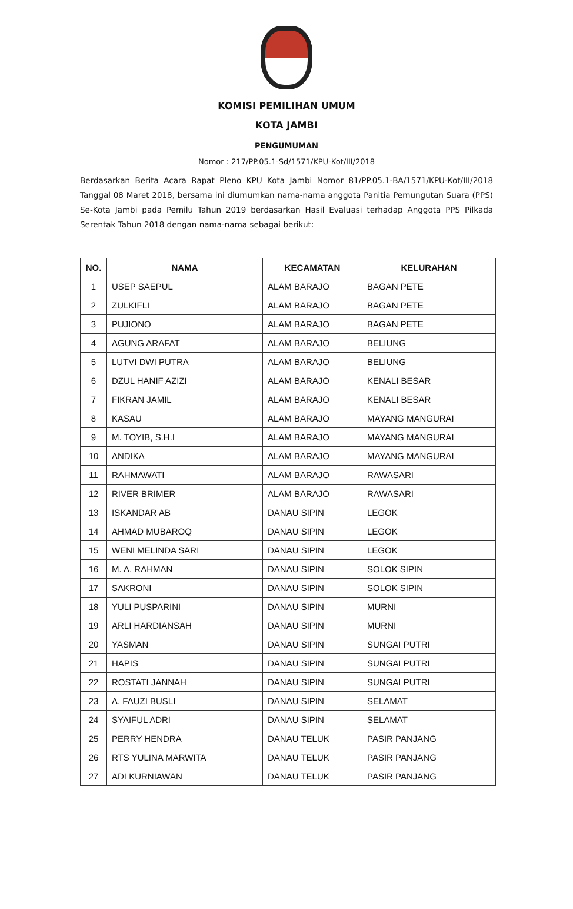KOMISI PEMILIHAN UMUM
KOTA JAMBI
PENGUMUMAN
Nomor : 217/PP.05.1-Sd/1571/KPU-Kot/III/2018
Berdasarkan Berita Acara Rapat Pleno KPU Kota Jambi Nomor 81/PP.05.1-BA/1571/KPU-Kot/III/2018 Tanggal 08 Maret 2018, bersama ini diumumkan nama-nama anggota Panitia Pemungutan Suara (PPS) Se-Kota Jambi pada Pemilu Tahun 2019 berdasarkan Hasil Evaluasi terhadap Anggota PPS Pilkada Serentak Tahun 2018 dengan nama-nama sebagai berikut:
| NO. | NAMA | KECAMATAN | KELURAHAN |
| --- | --- | --- | --- |
| 1 | USEP SAEPUL | ALAM BARAJO | BAGAN PETE |
| 2 | ZULKIFLI | ALAM BARAJO | BAGAN PETE |
| 3 | PUJIONO | ALAM BARAJO | BAGAN PETE |
| 4 | AGUNG ARAFAT | ALAM BARAJO | BELIUNG |
| 5 | LUTVI DWI PUTRA | ALAM BARAJO | BELIUNG |
| 6 | DZUL HANIF AZIZI | ALAM BARAJO | KENALI BESAR |
| 7 | FIKRAN JAMIL | ALAM BARAJO | KENALI BESAR |
| 8 | KASAU | ALAM BARAJO | MAYANG MANGURAI |
| 9 | M. TOYIB, S.H.I | ALAM BARAJO | MAYANG MANGURAI |
| 10 | ANDIKA | ALAM BARAJO | MAYANG MANGURAI |
| 11 | RAHMAWATI | ALAM BARAJO | RAWASARI |
| 12 | RIVER BRIMER | ALAM BARAJO | RAWASARI |
| 13 | ISKANDAR AB | DANAU SIPIN | LEGOK |
| 14 | AHMAD MUBAROQ | DANAU SIPIN | LEGOK |
| 15 | WENI MELINDA SARI | DANAU SIPIN | LEGOK |
| 16 | M. A. RAHMAN | DANAU SIPIN | SOLOK SIPIN |
| 17 | SAKRONI | DANAU SIPIN | SOLOK SIPIN |
| 18 | YULI PUSPARINI | DANAU SIPIN | MURNI |
| 19 | ARLI HARDIANSAH | DANAU SIPIN | MURNI |
| 20 | YASMAN | DANAU SIPIN | SUNGAI PUTRI |
| 21 | HAPIS | DANAU SIPIN | SUNGAI PUTRI |
| 22 | ROSTATI JANNAH | DANAU SIPIN | SUNGAI PUTRI |
| 23 | A. FAUZI BUSLI | DANAU SIPIN | SELAMAT |
| 24 | SYAIFUL ADRI | DANAU SIPIN | SELAMAT |
| 25 | PERRY HENDRA | DANAU TELUK | PASIR PANJANG |
| 26 | RTS YULINA MARWITA | DANAU TELUK | PASIR PANJANG |
| 27 | ADI KURNIAWAN | DANAU TELUK | PASIR PANJANG |